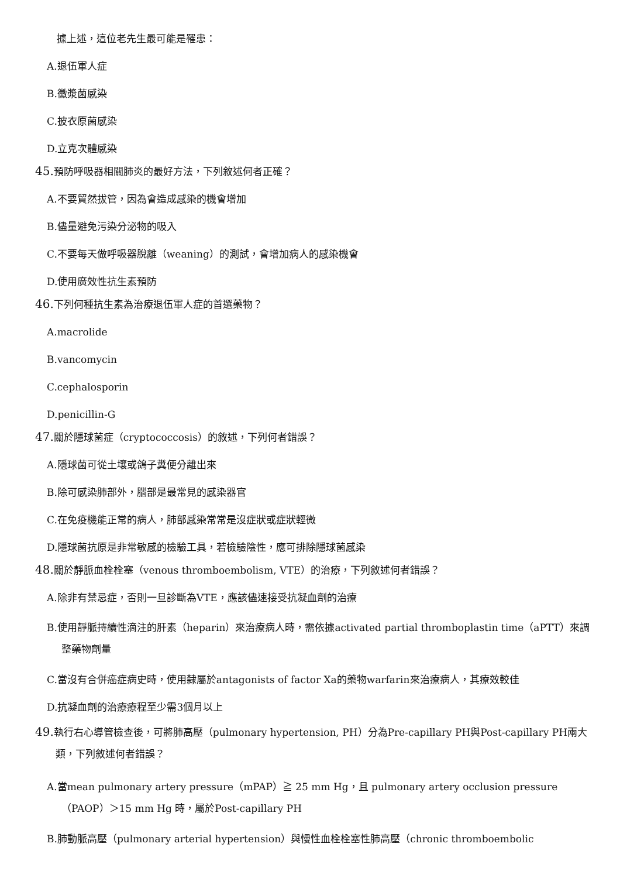據上述，這位老先生最可能是罹患：
A.退伍軍人症
B.黴漿菌感染
C.披衣原菌感染
D.立克次體感染
45. 預防呼吸器相關肺炎的最好方法，下列敘述何者正確？
A.不要貿然拔管，因為會造成感染的機會增加
B.儘量避免污染分泌物的吸入
C.不要每天做呼吸器脫離（weaning）的測試，會增加病人的感染機會
D.使用廣效性抗生素預防
46. 下列何種抗生素為治療退伍軍人症的首選藥物？
A.macrolide
B.vancomycin
C.cephalosporin
D.penicillin-G
47. 關於隱球菌症（cryptococcosis）的敘述，下列何者錯誤？
A.隱球菌可從土壤或鴿子糞便分離出來
B.除可感染肺部外，腦部是最常見的感染器官
C.在免疫機能正常的病人，肺部感染常常是沒症狀或症狀輕微
D.隱球菌抗原是非常敏感的檢驗工具，若檢驗陰性，應可排除隱球菌感染
48. 關於靜脈血栓栓塞（venous thromboembolism, VTE）的治療，下列敘述何者錯誤？
A.除非有禁忌症，否則一旦診斷為VTE，應該儘速接受抗凝血劑的治療
B.使用靜脈持續性滴注的肝素（heparin）來治療病人時，需依據activated partial thromboplastin time（aPTT）來調整藥物劑量
C.當沒有合併癌症病史時，使用隸屬於antagonists of factor Xa的藥物warfarin來治療病人，其療效較佳
D.抗凝血劑的治療療程至少需3個月以上
49. 執行右心導管檢查後，可將肺高壓（pulmonary hypertension, PH）分為Pre-capillary PH與Post-capillary PH兩大類，下列敘述何者錯誤？
A.當mean pulmonary artery pressure（mPAP）≧ 25 mm Hg，且 pulmonary artery occlusion pressure（PAOP）＞15 mm Hg 時，屬於Post-capillary PH
B.肺動脈高壓（pulmonary arterial hypertension）與慢性血栓栓塞性肺高壓（chronic thromboembolic